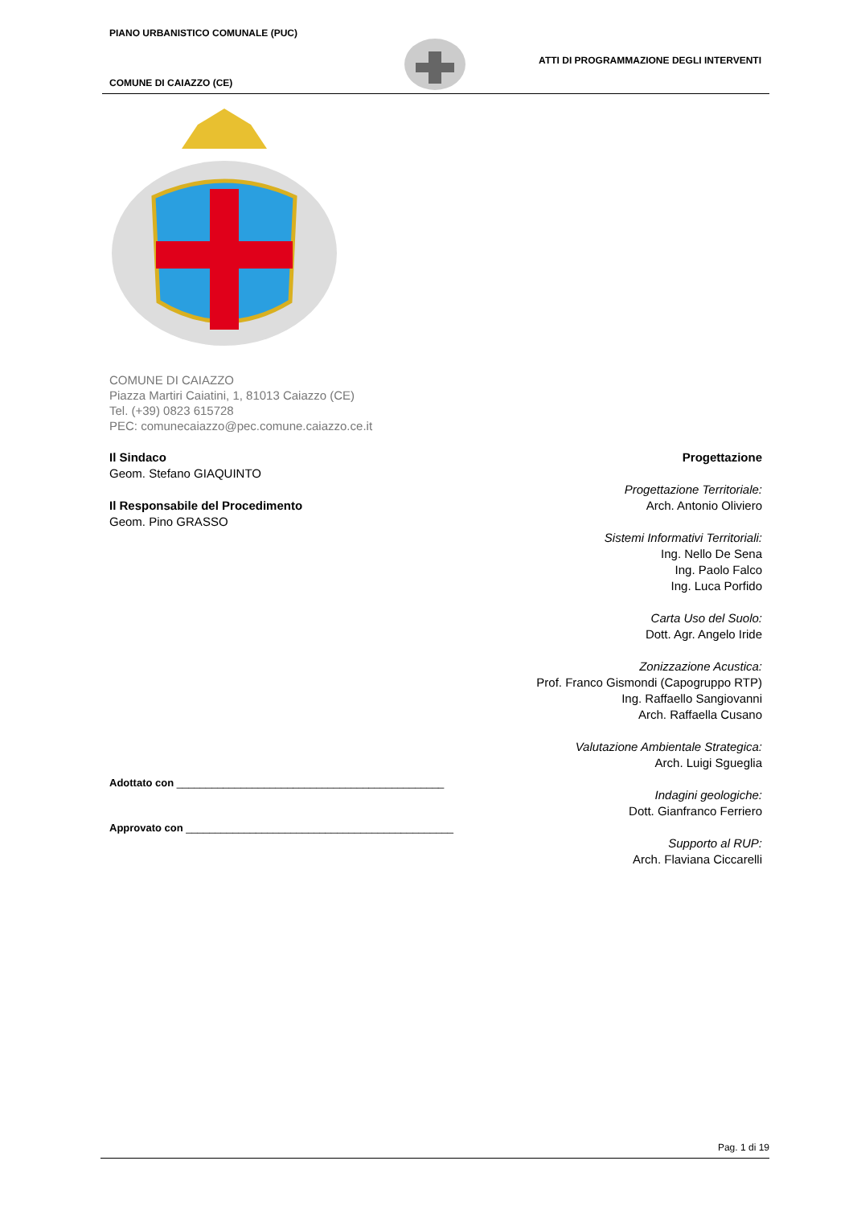PIANO URBANISTICO COMUNALE (PUC)
ATTI DI PROGRAMMAZIONE DEGLI INTERVENTI
COMUNE DI CAIAZZO (CE)
COMUNE DI CAIAZZO
Piazza Martiri Caiatini, 1, 81013 Caiazzo (CE)
Tel. (+39) 0823 615728
PEC: comunecaiazzo@pec.comune.caiazzo.ce.it
Il Sindaco
Geom. Stefano GIAQUINTO
Il Responsabile del Procedimento
Geom. Pino GRASSO
Adottato con ______________________________________________
Approvato con ______________________________________________
Progettazione
Progettazione Territoriale:
Arch. Antonio Oliviero
Sistemi Informativi Territoriali:
Ing. Nello De Sena
Ing. Paolo Falco
Ing. Luca Porfido
Carta Uso del Suolo:
Dott. Agr. Angelo Iride
Zonizzazione Acustica:
Prof. Franco Gismondi (Capogruppo RTP)
Ing. Raffaello Sangiovanni
Arch. Raffaella Cusano
Valutazione Ambientale Strategica:
Arch. Luigi Sgueglia
Indagini geologiche:
Dott. Gianfranco Ferriero
Supporto al RUP:
Arch. Flaviana Ciccarelli
Pag. 1 di 19